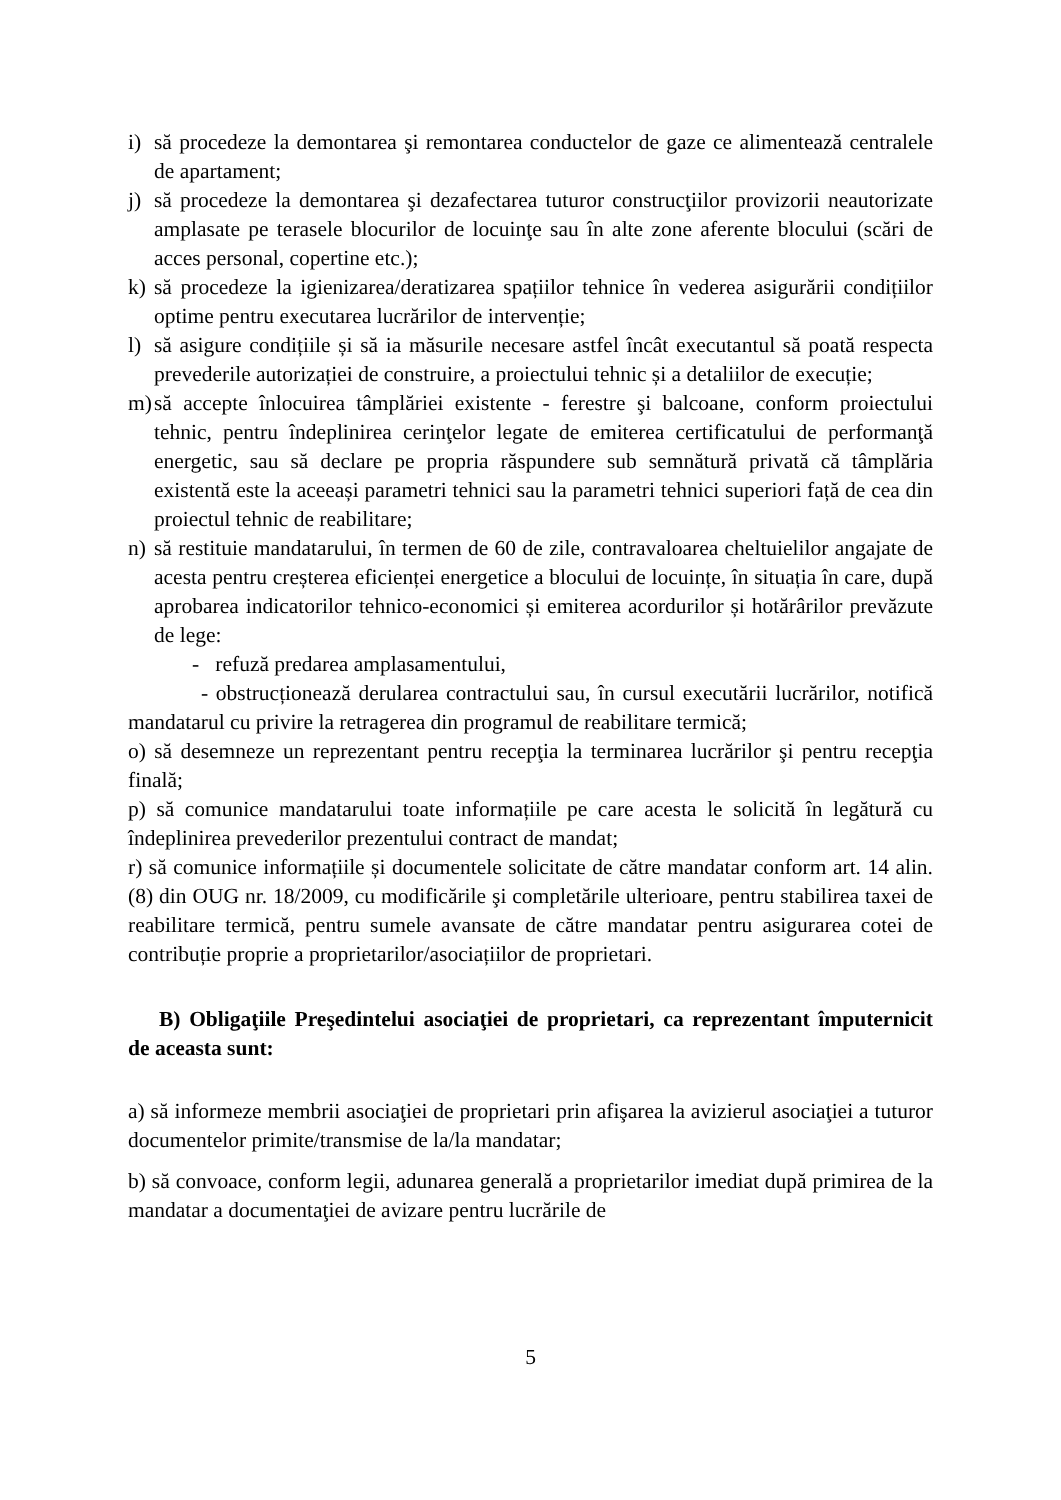i) să procedeze la demontarea şi remontarea conductelor de gaze ce alimentează centralele de apartament;
j) să procedeze la demontarea şi dezafectarea tuturor construcţiilor provizorii neautorizate amplasate pe terasele blocurilor de locuinţe sau în alte zone aferente blocului (scări de acces personal, copertine etc.);
k) să procedeze la igienizarea/deratizarea spațiilor tehnice în vederea asigurării condițiilor optime pentru executarea lucrărilor de intervenție;
l) să asigure condițiile și să ia măsurile necesare astfel încât executantul să poată respecta prevederile autorizației de construire, a proiectului tehnic și a detaliilor de execuție;
m) să accepte înlocuirea tâmplăriei existente - ferestre şi balcoane, conform proiectului tehnic, pentru îndeplinirea cerinţelor legate de emiterea certificatului de performanţă energetic, sau să declare pe propria răspundere sub semnătură privată că tâmplăria existentă este la aceeași parametri tehnici sau la parametri tehnici superiori față de cea din proiectul tehnic de reabilitare;
n) să restituie mandatarului, în termen de 60 de zile, contravaloarea cheltuielilor angajate de acesta pentru creșterea eficienței energetice a blocului de locuințe, în situația în care, după aprobarea indicatorilor tehnico-economici și emiterea acordurilor și hotărârilor prevăzute de lege:
- refuză predarea amplasamentului,
- obstrucționează derularea contractului sau, în cursul executării lucrărilor, notifică mandatarul cu privire la retragerea din programul de reabilitare termică;
o) să desemneze un reprezentant pentru recepţia la terminarea lucrărilor şi pentru recepţia finală;
p) să comunice mandatarului toate informațiile pe care acesta le solicită în legătură cu îndeplinirea prevederilor prezentului contract de mandat;
r) să comunice informațiile și documentele solicitate de către mandatar conform art. 14 alin. (8) din OUG nr. 18/2009, cu modificările şi completările ulterioare, pentru stabilirea taxei de reabilitare termică, pentru sumele avansate de către mandatar pentru asigurarea cotei de contribuție proprie a proprietarilor/asociațiilor de proprietari.
B) Obligaţiile Preşedintelui asociaţiei de proprietari, ca reprezentant împuternicit de aceasta sunt:
a) să informeze membrii asociaţiei de proprietari prin afişarea la avizierul asociaţiei a tuturor documentelor primite/transmise de la/la mandatar;
b) să convoace, conform legii, adunarea generală a proprietarilor imediat după primirea de la mandatar a documentaţiei de avizare pentru lucrările de
5